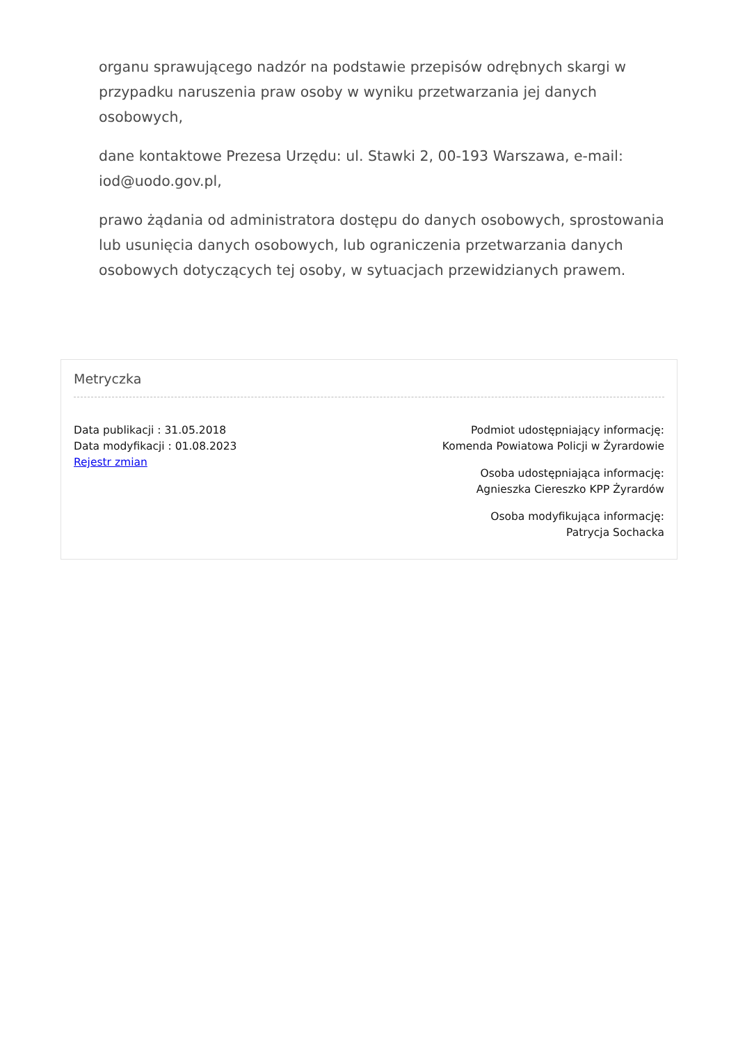organu sprawującego nadzór na podstawie przepisów odrębnych skargi w przypadku naruszenia praw osoby w wyniku przetwarzania jej danych osobowych,
dane kontaktowe Prezesa Urzędu: ul. Stawki 2, 00-193 Warszawa, e-mail: iod@uodo.gov.pl,
prawo żądania od administratora dostępu do danych osobowych, sprostowania lub usunięcia danych osobowych, lub ograniczenia przetwarzania danych osobowych dotyczących tej osoby, w sytuacjach przewidzianych prawem.
Metryczka
Data publikacji : 31.05.2018
Data modyfikacji : 01.08.2023
Rejestr zmian
Podmiot udostępniający informację:
Komenda Powiatowa Policji w Żyrardowie
Osoba udostępniająca informację:
Agnieszka Ciereszko KPP Żyrardów
Osoba modyfikująca informację:
Patrycja Sochacka